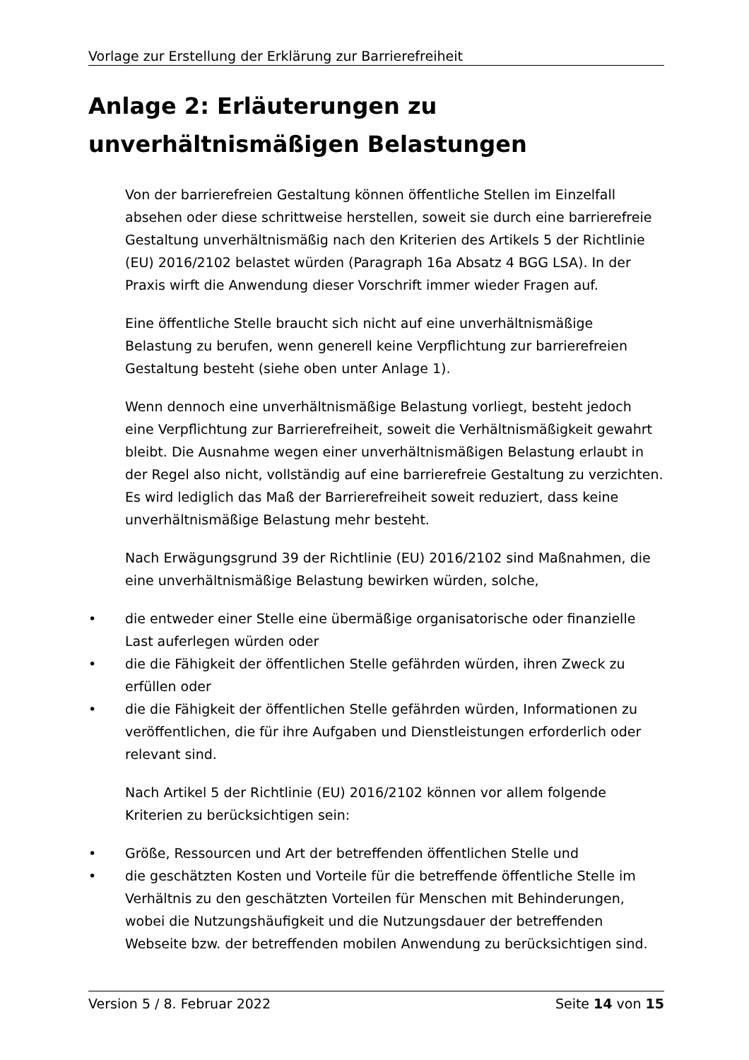Vorlage zur Erstellung der Erklärung zur Barrierefreiheit
Anlage 2: Erläuterungen zu unverhältnismäßigen Belastungen
Von der barrierefreien Gestaltung können öffentliche Stellen im Einzelfall absehen oder diese schrittweise herstellen, soweit sie durch eine barrierefreie Gestaltung unverhältnismäßig nach den Kriterien des Artikels 5 der Richtlinie (EU) 2016/2102 belastet würden (Paragraph 16a Absatz 4 BGG LSA). In der Praxis wirft die Anwendung dieser Vorschrift immer wieder Fragen auf.
Eine öffentliche Stelle braucht sich nicht auf eine unverhältnismäßige Belastung zu berufen, wenn generell keine Verpflichtung zur barrierefreien Gestaltung besteht (siehe oben unter Anlage 1).
Wenn dennoch eine unverhältnismäßige Belastung vorliegt, besteht jedoch eine Verpflichtung zur Barrierefreiheit, soweit die Verhältnismäßigkeit gewahrt bleibt. Die Ausnahme wegen einer unverhältnismäßigen Belastung erlaubt in der Regel also nicht, vollständig auf eine barrierefreie Gestaltung zu verzichten. Es wird lediglich das Maß der Barrierefreiheit soweit reduziert, dass keine unverhältnismäßige Belastung mehr besteht.
Nach Erwägungsgrund 39 der Richtlinie (EU) 2016/2102 sind Maßnahmen, die eine unverhältnismäßige Belastung bewirken würden, solche,
• die entweder einer Stelle eine übermäßige organisatorische oder finanzielle Last auferlegen würden oder
• die die Fähigkeit der öffentlichen Stelle gefährden würden, ihren Zweck zu erfüllen oder
• die die Fähigkeit der öffentlichen Stelle gefährden würden, Informationen zu veröffentlichen, die für ihre Aufgaben und Dienstleistungen erforderlich oder relevant sind.
Nach Artikel 5 der Richtlinie (EU) 2016/2102 können vor allem folgende Kriterien zu berücksichtigen sein:
• Größe, Ressourcen und Art der betreffenden öffentlichen Stelle und
• die geschätzten Kosten und Vorteile für die betreffende öffentliche Stelle im Verhältnis zu den geschätzten Vorteilen für Menschen mit Behinderungen, wobei die Nutzungshäufigkeit und die Nutzungsdauer der betreffenden Webseite bzw. der betreffenden mobilen Anwendung zu berücksichtigen sind.
Version 5 / 8. Februar 2022 Seite 14 von 15